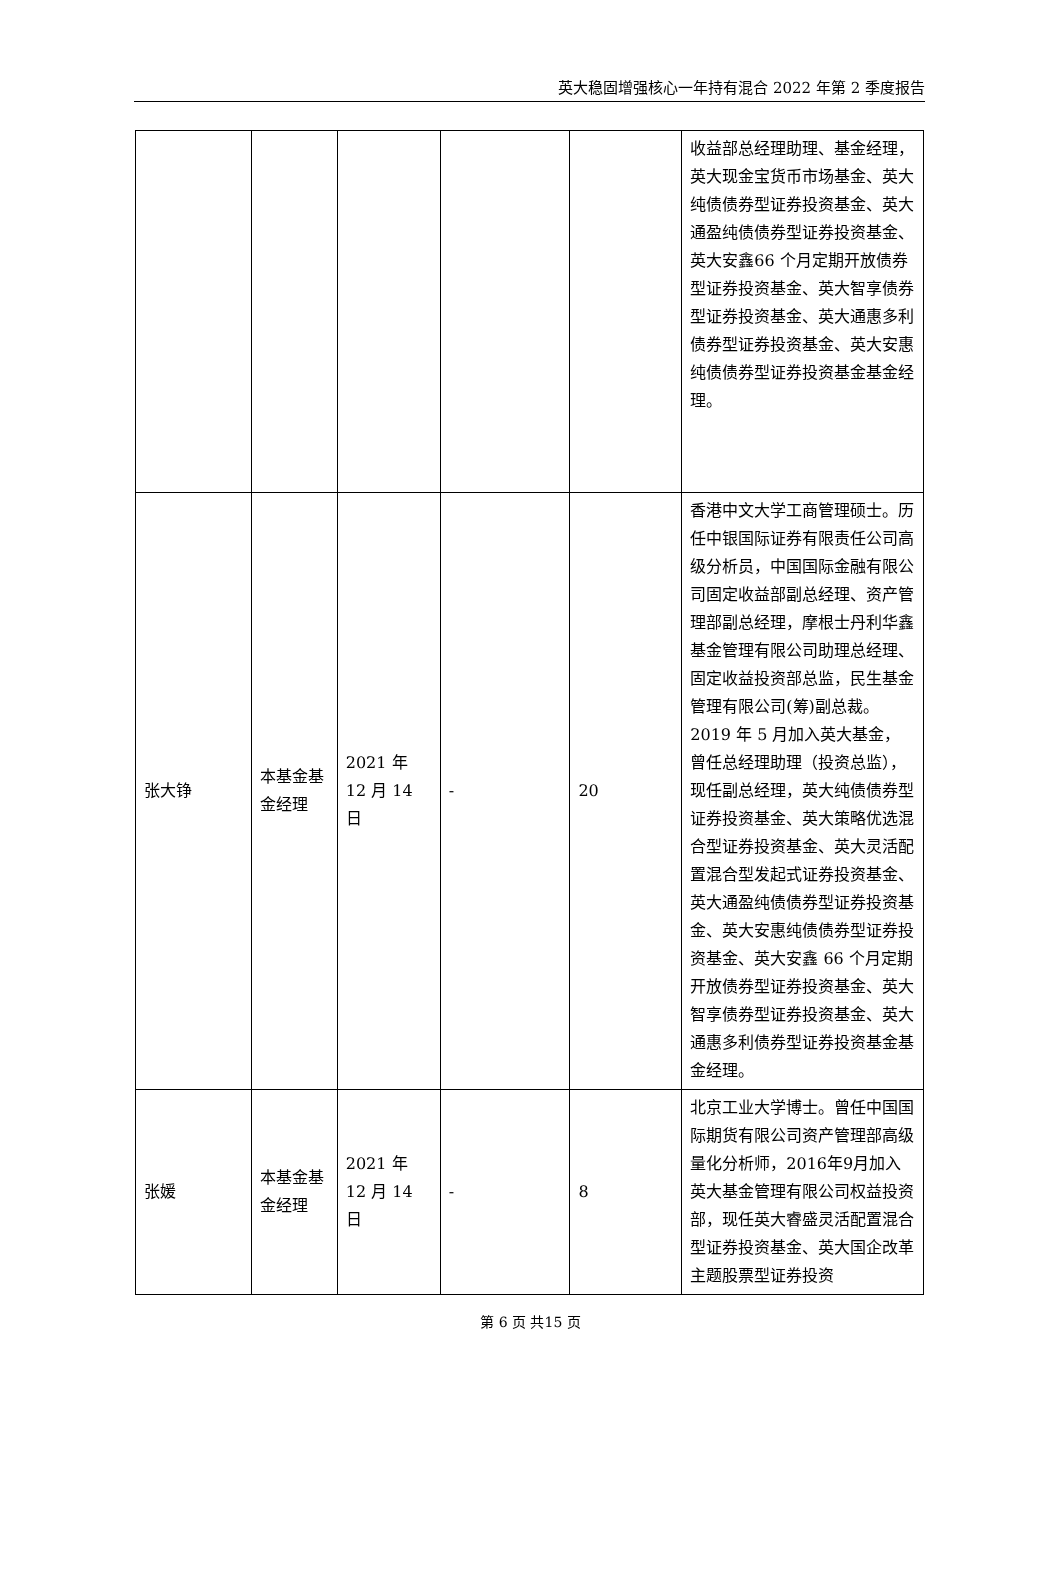英大稳固增强核心一年持有混合 2022 年第 2 季度报告
| | | | | | 收益部总经理助理、基金经理，英大现金宝货币市场基金、英大纯债债券型证券投资基金、英大通盈纯债债券型证券投资基金、英大安鑫66 个月定期开放债券型证券投资基金、英大智享债券型证券投资基金、英大通惠多利债券型证券投资基金、英大安惠纯债债券型证券投资基金基金经理。 |
| 张大铮 | 本基金基金经理 | 2021 年 12 月 14 日 | - | 20 | 香港中文大学工商管理硕士。历任中银国际证券有限责任公司高级分析员，中国国际金融有限公司固定收益部副总经理、资产管理部副总经理，摩根士丹利华鑫基金管理有限公司助理总经理、固定收益投资部总监，民生基金管理有限公司(筹)副总裁。2019 年 5 月加入英大基金，曾任总经理助理（投资总监），现任副总经理，英大纯债债券型证券投资基金、英大策略优选混合型证券投资基金、英大灵活配置混合型发起式证券投资基金、英大通盈纯债债券型证券投资基金、英大安惠纯债债券型证券投资基金、英大安鑫 66 个月定期开放债券型证券投资基金、英大智享债券型证券投资基金、英大通惠多利债券型证券投资基金基金经理。 |
| 张媛 | 本基金基金经理 | 2021 年 12 月 14 日 | - | 8 | 北京工业大学博士。曾任中国国际期货有限公司资产管理部高级量化分析师，2016年9月加入英大基金管理有限公司权益投资部，现任英大睿盛灵活配置混合型证券投资基金、英大国企改革主题股票型证券投资 |
第 6 页 共15 页